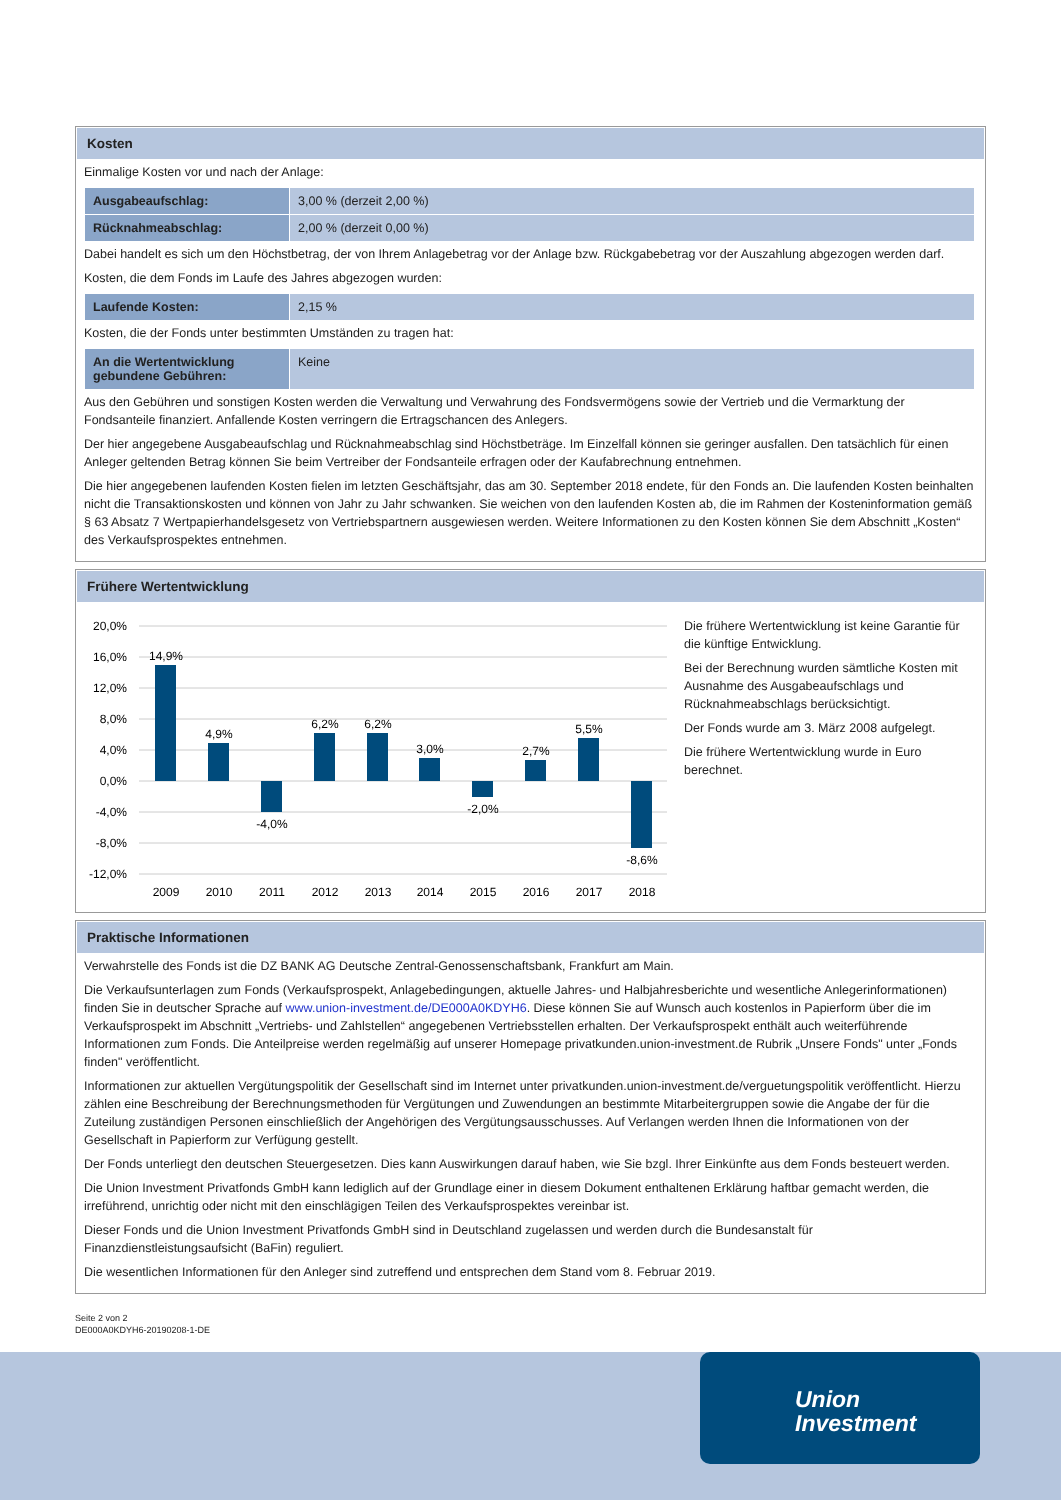Kosten
Einmalige Kosten vor und nach der Anlage:
| Ausgabeaufschlag: | 3,00 % (derzeit 2,00 %) |
| Rücknahmeabschlag: | 2,00 % (derzeit 0,00 %) |
Dabei handelt es sich um den Höchstbetrag, der von Ihrem Anlagebetrag vor der Anlage bzw. Rückgabebetrag vor der Auszahlung abgezogen werden darf.
Kosten, die dem Fonds im Laufe des Jahres abgezogen wurden:
| Laufende Kosten: | 2,15 % |
Kosten, die der Fonds unter bestimmten Umständen zu tragen hat:
| An die Wertentwicklung gebundene Gebühren: | Keine |
Aus den Gebühren und sonstigen Kosten werden die Verwaltung und Verwahrung des Fondsvermögens sowie der Vertrieb und die Vermarktung der Fondsanteile finanziert. Anfallende Kosten verringern die Ertragschancen des Anlegers.
Der hier angegebene Ausgabeaufschlag und Rücknahmeabschlag sind Höchstbeträge. Im Einzelfall können sie geringer ausfallen. Den tatsächlich für einen Anleger geltenden Betrag können Sie beim Vertreiber der Fondsanteile erfragen oder der Kaufabrechnung entnehmen.
Die hier angegebenen laufenden Kosten fielen im letzten Geschäftsjahr, das am 30. September 2018 endete, für den Fonds an. Die laufenden Kosten beinhalten nicht die Transaktionskosten und können von Jahr zu Jahr schwanken. Sie weichen von den laufenden Kosten ab, die im Rahmen der Kosteninformation gemäß § 63 Absatz 7 Wertpapierhandelsgesetz von Vertriebspartnern ausgewiesen werden. Weitere Informationen zu den Kosten können Sie dem Abschnitt „Kosten“ des Verkaufsprospektes entnehmen.
Frühere Wertentwicklung
20,0%
16,0%
12,0%
8,0%
4,0%
0,0%
-4,0%
-8,0%
-12,0%
14,9%
4,9%
-4,0%
6,2%
6,2%
3,0%
-2,0%
2,7%
5,5%
-8,6%
2009
2010
2011
2012
2013
2014
2015
2016
2017
2018
Die frühere Wertentwicklung ist keine Garantie für die künftige Entwicklung.
Bei der Berechnung wurden sämtliche Kosten mit Ausnahme des Ausgabeaufschlags und Rücknahmeabschlags berücksichtigt.
Der Fonds wurde am 3. März 2008 aufgelegt.
Die frühere Wertentwicklung wurde in Euro berechnet.
Praktische Informationen
Verwahrstelle des Fonds ist die DZ BANK AG Deutsche Zentral-Genossenschaftsbank, Frankfurt am Main.
Die Verkaufsunterlagen zum Fonds (Verkaufsprospekt, Anlagebedingungen, aktuelle Jahres- und Halbjahresberichte und wesentliche Anlegerinformationen) finden Sie in deutscher Sprache auf www.union-investment.de/DE000A0KDYH6. Diese können Sie auf Wunsch auch kostenlos in Papierform über die im Verkaufsprospekt im Abschnitt „Vertriebs- und Zahlstellen“ angegebenen Vertriebsstellen erhalten. Der Verkaufsprospekt enthält auch weiterführende Informationen zum Fonds. Die Anteilpreise werden regelmäßig auf unserer Homepage privatkunden.union-investment.de Rubrik „Unsere Fonds" unter „Fonds finden" veröffentlicht.
Informationen zur aktuellen Vergütungspolitik der Gesellschaft sind im Internet unter privatkunden.union-investment.de/verguetungspolitik veröffentlicht. Hierzu zählen eine Beschreibung der Berechnungsmethoden für Vergütungen und Zuwendungen an bestimmte Mitarbeitergruppen sowie die Angabe der für die Zuteilung zuständigen Personen einschließlich der Angehörigen des Vergütungsausschusses. Auf Verlangen werden Ihnen die Informationen von der Gesellschaft in Papierform zur Verfügung gestellt.
Der Fonds unterliegt den deutschen Steuergesetzen. Dies kann Auswirkungen darauf haben, wie Sie bzgl. Ihrer Einkünfte aus dem Fonds besteuert werden.
Die Union Investment Privatfonds GmbH kann lediglich auf der Grundlage einer in diesem Dokument enthaltenen Erklärung haftbar gemacht werden, die irreführend, unrichtig oder nicht mit den einschlägigen Teilen des Verkaufsprospektes vereinbar ist.
Dieser Fonds und die Union Investment Privatfonds GmbH sind in Deutschland zugelassen und werden durch die Bundesanstalt für Finanzdienstleistungsaufsicht (BaFin) reguliert.
Die wesentlichen Informationen für den Anleger sind zutreffend und entsprechen dem Stand vom 8. Februar 2019.
Seite 2 von 2
DE000A0KDYH6-20190208-1-DE
Union
Investment